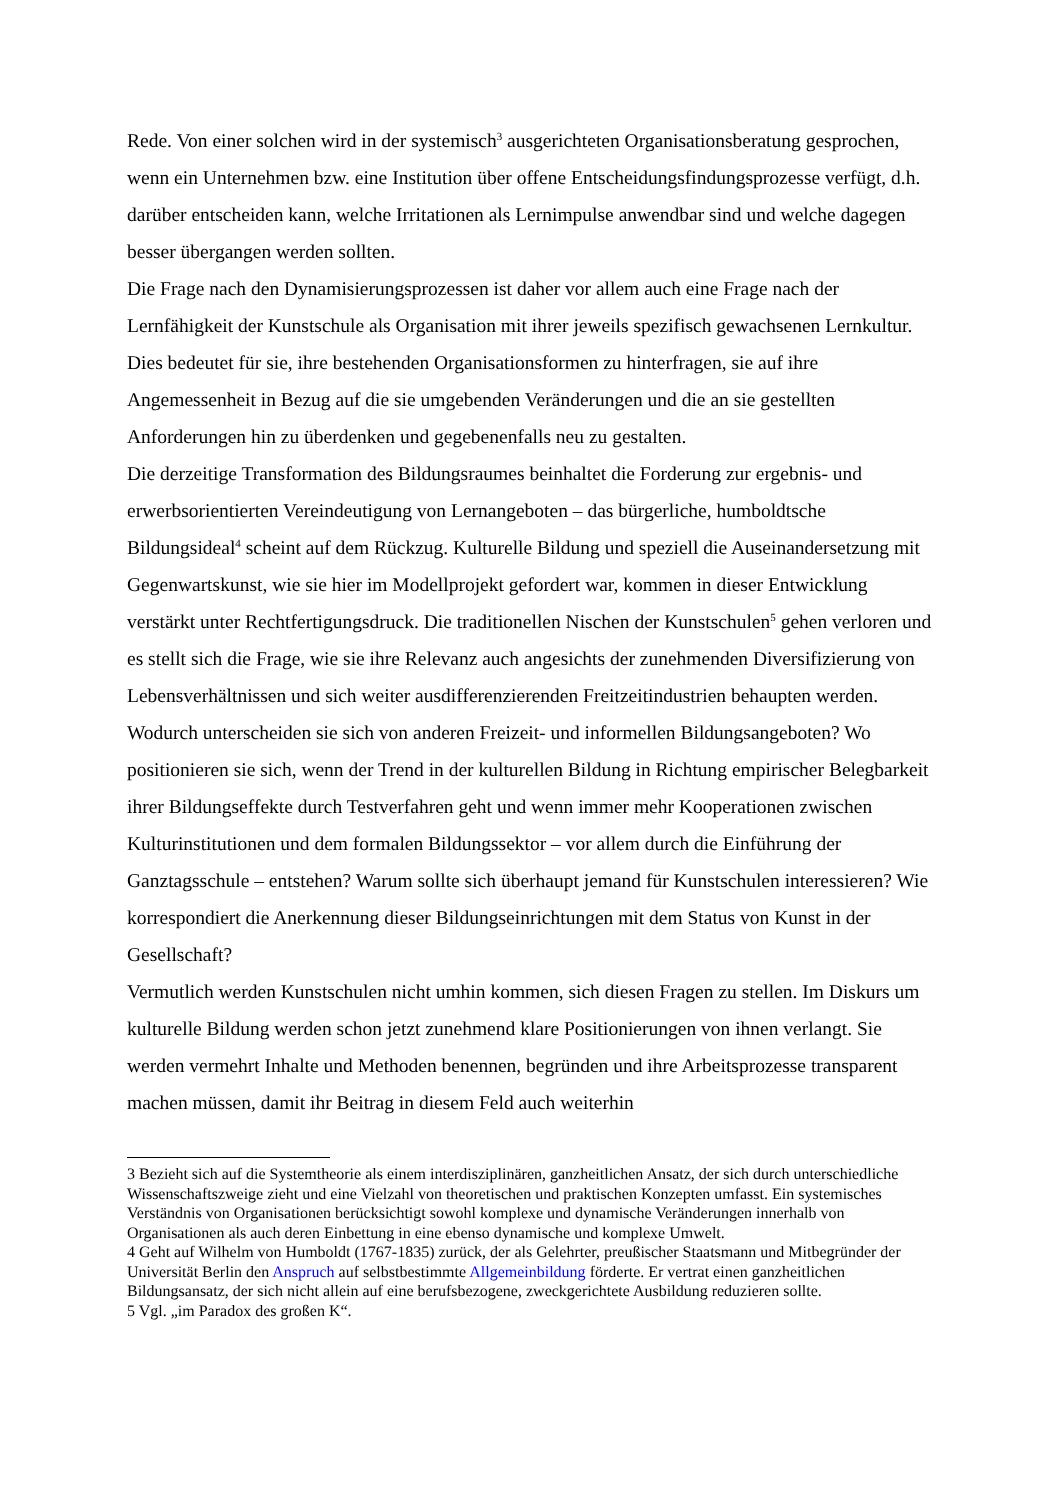Rede. Von einer solchen wird in der systemisch<sup>3</sup> ausgerichteten Organisationsberatung gesprochen, wenn ein Unternehmen bzw. eine Institution über offene Entscheidungsfindungsprozesse verfügt, d.h. darüber entscheiden kann, welche Irritationen als Lernimpulse anwendbar sind und welche dagegen besser übergangen werden sollten.
Die Frage nach den Dynamisierungsprozessen ist daher vor allem auch eine Frage nach der Lernfähigkeit der Kunstschule als Organisation mit ihrer jeweils spezifisch gewachsenen Lernkultur. Dies bedeutet für sie, ihre bestehenden Organisationsformen zu hinterfragen, sie auf ihre Angemessenheit in Bezug auf die sie umgebenden Veränderungen und die an sie gestellten Anforderungen hin zu überdenken und gegebenenfalls neu zu gestalten.
Die derzeitige Transformation des Bildungsraumes beinhaltet die Forderung zur ergebnis- und erwerbsorientierten Vereindeutigung von Lernangeboten – das bürgerliche, humboldtsche Bildungsideal<sup>4</sup> scheint auf dem Rückzug. Kulturelle Bildung und speziell die Auseinandersetzung mit Gegenwartskunst, wie sie hier im Modellprojekt gefordert war, kommen in dieser Entwicklung verstärkt unter Rechtfertigungsdruck. Die traditionellen Nischen der Kunstschulen<sup>5</sup> gehen verloren und es stellt sich die Frage, wie sie ihre Relevanz auch angesichts der zunehmenden Diversifizierung von Lebensverhältnissen und sich weiter ausdifferenzierenden Freitzeitindustrien behaupten werden. Wodurch unterscheiden sie sich von anderen Freizeit- und informellen Bildungsangeboten? Wo positionieren sie sich, wenn der Trend in der kulturellen Bildung in Richtung empirischer Belegbarkeit ihrer Bildungseffekte durch Testverfahren geht und wenn immer mehr Kooperationen zwischen Kulturinstitutionen und dem formalen Bildungssektor – vor allem durch die Einführung der Ganztagsschule – entstehen? Warum sollte sich überhaupt jemand für Kunstschulen interessieren? Wie korrespondiert die Anerkennung dieser Bildungseinrichtungen mit dem Status von Kunst in der Gesellschaft?
Vermutlich werden Kunstschulen nicht umhin kommen, sich diesen Fragen zu stellen. Im Diskurs um kulturelle Bildung werden schon jetzt zunehmend klare Positionierungen von ihnen verlangt. Sie werden vermehrt Inhalte und Methoden benennen, begründen und ihre Arbeitsprozesse transparent machen müssen, damit ihr Beitrag in diesem Feld auch weiterhin
3 Bezieht sich auf die Systemtheorie als einem interdisziplinären, ganzheitlichen Ansatz, der sich durch unterschiedliche Wissenschaftszweige zieht und eine Vielzahl von theoretischen und praktischen Konzepten umfasst. Ein systemisches Verständnis von Organisationen berücksichtigt sowohl komplexe und dynamische Veränderungen innerhalb von Organisationen als auch deren Einbettung in eine ebenso dynamische und komplexe Umwelt.
4 Geht auf Wilhelm von Humboldt (1767-1835) zurück, der als Gelehrter, preußischer Staatsmann und Mitbegründer der Universität Berlin den Anspruch auf selbstbestimmte Allgemeinbildung förderte. Er vertrat einen ganzheitlichen Bildungsansatz, der sich nicht allein auf eine berufsbezogene, zweckgerichtete Ausbildung reduzieren sollte.
5 Vgl. „im Paradox des großen K“.